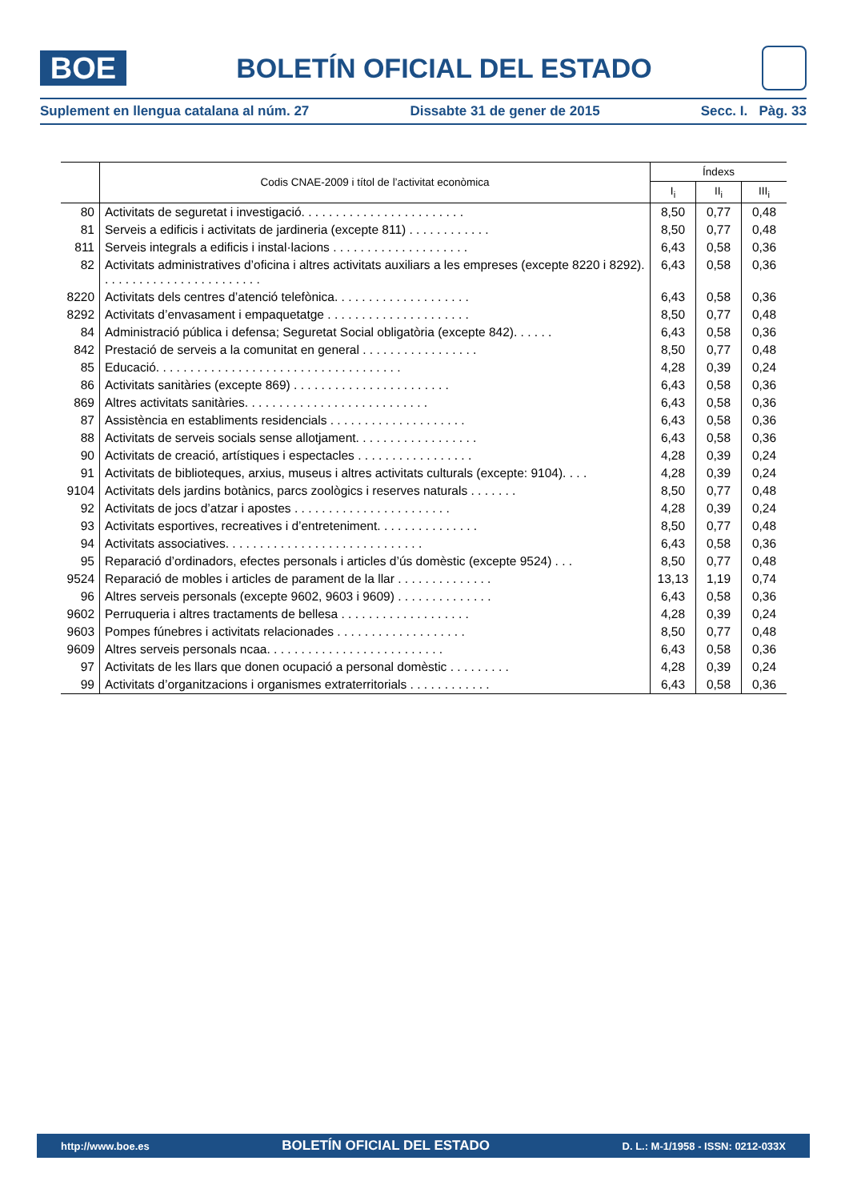BOE
BOLETÍN OFICIAL DEL ESTADO
Suplement en llengua catalana al núm. 27 Dissabte 31 de gener de 2015 Secc. I. Pàg. 33
| | Codis CNAE-2009 i títol de l’activitat econòmica | Índexs | | |
| --- | --- | --- | --- | --- |
| | | I<sub>i</sub> | II<sub>i</sub> | III<sub>i</sub> |
| 80 | Activitats de seguretat i investigació. . . . . . . . . . . . . . . . . . . . . . . . | 8,50 | 0,77 | 0,48 |
| 81 | Serveis a edificis i activitats de jardineria (excepte 811) . . . . . . . . . . . . | 8,50 | 0,77 | 0,48 |
| 811 | Serveis integrals a edificis i instal·lacions . . . . . . . . . . . . . . . . . . . . | 6,43 | 0,58 | 0,36 |
| 82 | Activitats administratives d’oficina i altres activitats auxiliars a les empreses (excepte 8220 i 8292). . . . . . . . . . . . . . . . . . . . . . . . | 6,43 | 0,58 | 0,36 |
| 8220 | Activitats dels centres d’atenció telefònica. . . . . . . . . . . . . . . . . . . . | 6,43 | 0,58 | 0,36 |
| 8292 | Activitats d’envasament i empaquetatge . . . . . . . . . . . . . . . . . . . . . | 8,50 | 0,77 | 0,48 |
| 84 | Administració pública i defensa; Seguretat Social obligatòria (excepte 842). . . . . . | 6,43 | 0,58 | 0,36 |
| 842 | Prestació de serveis a la comunitat en general . . . . . . . . . . . . . . . . . | 8,50 | 0,77 | 0,48 |
| 85 | Educació. . . . . . . . . . . . . . . . . . . . . . . . . . . . . . . . . . . . | 4,28 | 0,39 | 0,24 |
| 86 | Activitats sanitàries (excepte 869) . . . . . . . . . . . . . . . . . . . . . . . | 6,43 | 0,58 | 0,36 |
| 869 | Altres activitats sanitàries. . . . . . . . . . . . . . . . . . . . . . . . . . . | 6,43 | 0,58 | 0,36 |
| 87 | Assistència en establiments residencials . . . . . . . . . . . . . . . . . . . . | 6,43 | 0,58 | 0,36 |
| 88 | Activitats de serveis socials sense allotjament. . . . . . . . . . . . . . . . . . | 6,43 | 0,58 | 0,36 |
| 90 | Activitats de creació, artístiques i espectacles . . . . . . . . . . . . . . . . . | 4,28 | 0,39 | 0,24 |
| 91 | Activitats de biblioteques, arxius, museus i altres activitats culturals (excepte: 9104). . . . | 4,28 | 0,39 | 0,24 |
| 9104 | Activitats dels jardins botànics, parcs zoològics i reserves naturals . . . . . . . | 8,50 | 0,77 | 0,48 |
| 92 | Activitats de jocs d’atzar i apostes . . . . . . . . . . . . . . . . . . . . . . . | 4,28 | 0,39 | 0,24 |
| 93 | Activitats esportives, recreatives i d’entreteniment. . . . . . . . . . . . . . . | 8,50 | 0,77 | 0,48 |
| 94 | Activitats associatives. . . . . . . . . . . . . . . . . . . . . . . . . . . . . | 6,43 | 0,58 | 0,36 |
| 95 | Reparació d’ordinadors, efectes personals i articles d’ús domèstic (excepte 9524) . . . | 8,50 | 0,77 | 0,48 |
| 9524 | Reparació de mobles i articles de parament de la llar . . . . . . . . . . . . . . | 13,13 | 1,19 | 0,74 |
| 96 | Altres serveis personals (excepte 9602, 9603 i 9609) . . . . . . . . . . . . . . | 6,43 | 0,58 | 0,36 |
| 9602 | Perruqueria i altres tractaments de bellesa . . . . . . . . . . . . . . . . . . . | 4,28 | 0,39 | 0,24 |
| 9603 | Pompes fúnebres i activitats relacionades . . . . . . . . . . . . . . . . . . . | 8,50 | 0,77 | 0,48 |
| 9609 | Altres serveis personals ncaa. . . . . . . . . . . . . . . . . . . . . . . . . . | 6,43 | 0,58 | 0,36 |
| 97 | Activitats de les llars que donen ocupació a personal domèstic . . . . . . . . . | 4,28 | 0,39 | 0,24 |
| 99 | Activitats d’organitzacions i organismes extraterritorials . . . . . . . . . . . . | 6,43 | 0,58 | 0,36 |
http://www.boe.es BOLETÍN OFICIAL DEL ESTADO D. L.: M-1/1958 - ISSN: 0212-033X